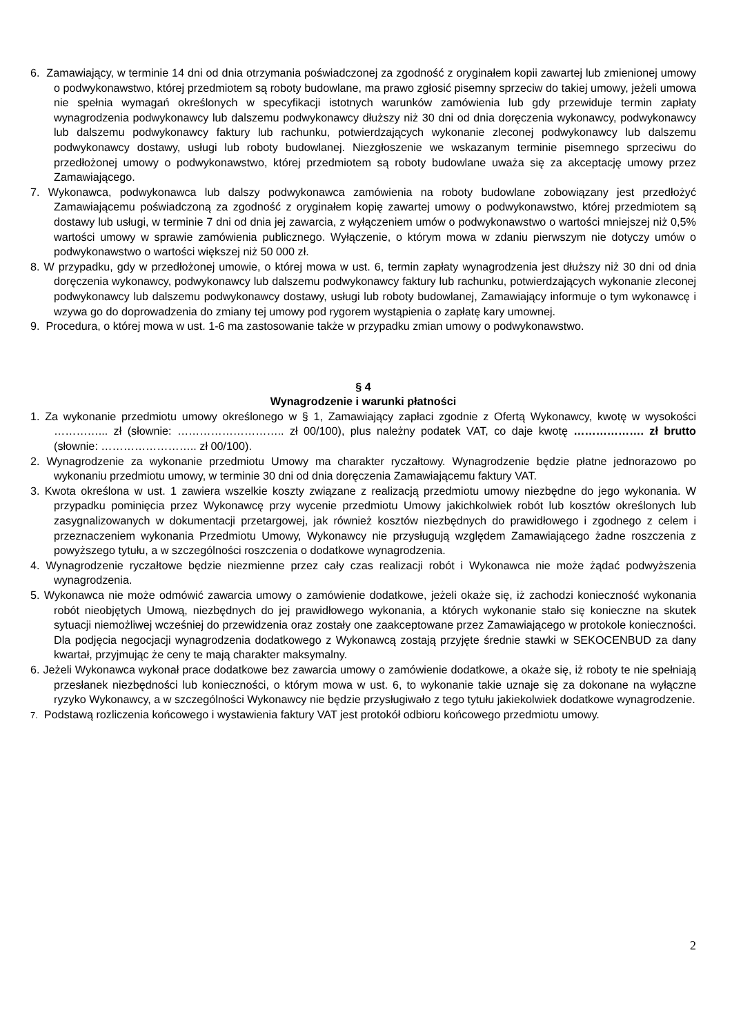6. Zamawiający, w terminie 14 dni od dnia otrzymania poświadczonej za zgodność z oryginałem kopii zawartej lub zmienionej umowy o podwykonawstwo, której przedmiotem są roboty budowlane, ma prawo zgłosić pisemny sprzeciw do takiej umowy, jeżeli umowa nie spełnia wymagań określonych w specyfikacji istotnych warunków zamówienia lub gdy przewiduje termin zapłaty wynagrodzenia podwykonawcy lub dalszemu podwykonawcy dłuższy niż 30 dni od dnia doręczenia wykonawcy, podwykonawcy lub dalszemu podwykonawcy faktury lub rachunku, potwierdzających wykonanie zleconej podwykonawcy lub dalszemu podwykonawcy dostawy, usługi lub roboty budowlanej. Niezgłoszenie we wskazanym terminie pisemnego sprzeciwu do przedłożonej umowy o podwykonawstwo, której przedmiotem są roboty budowlane uważa się za akceptację umowy przez Zamawiającego.
7. Wykonawca, podwykonawca lub dalszy podwykonawca zamówienia na roboty budowlane zobowiązany jest przedłożyć Zamawiającemu poświadczoną za zgodność z oryginałem kopię zawartej umowy o podwykonawstwo, której przedmiotem są dostawy lub usługi, w terminie 7 dni od dnia jej zawarcia, z wyłączeniem umów o podwykonawstwo o wartości mniejszej niż 0,5% wartości umowy w sprawie zamówienia publicznego. Wyłączenie, o którym mowa w zdaniu pierwszym nie dotyczy umów o podwykonawstwo o wartości większej niż 50 000 zł.
8. W przypadku, gdy w przedłożonej umowie, o której mowa w ust. 6, termin zapłaty wynagrodzenia jest dłuższy niż 30 dni od dnia doręczenia wykonawcy, podwykonawcy lub dalszemu podwykonawcy faktury lub rachunku, potwierdzających wykonanie zleconej podwykonawcy lub dalszemu podwykonawcy dostawy, usługi lub roboty budowlanej, Zamawiający informuje o tym wykonawcę i wzywa go do doprowadzenia do zmiany tej umowy pod rygorem wystąpienia o zapłatę kary umownej.
9. Procedura, o której mowa w ust. 1-6 ma zastosowanie także w przypadku zmian umowy o podwykonawstwo.
§ 4
Wynagrodzenie i warunki płatności
1. Za wykonanie przedmiotu umowy określonego w § 1, Zamawiający zapłaci zgodnie z Ofertą Wykonawcy, kwotę w wysokości …………... zł (słownie: ……………………….. zł 00/100), plus należny podatek VAT, co daje kwotę ………………. zł brutto (słownie: …………………….. zł 00/100).
2. Wynagrodzenie za wykonanie przedmiotu Umowy ma charakter ryczałtowy. Wynagrodzenie będzie płatne jednorazowo po wykonaniu przedmiotu umowy, w terminie 30 dni od dnia doręczenia Zamawiającemu faktury VAT.
3. Kwota określona w ust. 1 zawiera wszelkie koszty związane z realizacją przedmiotu umowy niezbędne do jego wykonania. W przypadku pominięcia przez Wykonawcę przy wycenie przedmiotu Umowy jakichkolwiek robót lub kosztów określonych lub zasygnalizowanych w dokumentacji przetargowej, jak również kosztów niezbędnych do prawidłowego i zgodnego z celem i przeznaczeniem wykonania Przedmiotu Umowy, Wykonawcy nie przysługują względem Zamawiającego żadne roszczenia z powyższego tytułu, a w szczególności roszczenia o dodatkowe wynagrodzenia.
4. Wynagrodzenie ryczałtowe będzie niezmienne przez cały czas realizacji robót i Wykonawca nie może żądać podwyższenia wynagrodzenia.
5. Wykonawca nie może odmówić zawarcia umowy o zamówienie dodatkowe, jeżeli okaże się, iż zachodzi konieczność wykonania robót nieobjętych Umową, niezbędnych do jej prawidłowego wykonania, a których wykonanie stało się konieczne na skutek sytuacji niemożliwej wcześniej do przewidzenia oraz zostały one zaakceptowane przez Zamawiającego w protokole konieczności. Dla podjęcia negocjacji wynagrodzenia dodatkowego z Wykonawcą zostają przyjęte średnie stawki w SEKOCENBUD za dany kwartał, przyjmując że ceny te mają charakter maksymalny.
6. Jeżeli Wykonawca wykonał prace dodatkowe bez zawarcia umowy o zamówienie dodatkowe, a okaże się, iż roboty te nie spełniają przesłanek niezbędności lub konieczności, o którym mowa w ust. 6, to wykonanie takie uznaje się za dokonane na wyłączne ryzyko Wykonawcy, a w szczególności Wykonawcy nie będzie przysługiwało z tego tytułu jakiekolwiek dodatkowe wynagrodzenie.
7. Podstawą rozliczenia końcowego i wystawienia faktury VAT jest protokół odbioru końcowego przedmiotu umowy.
2